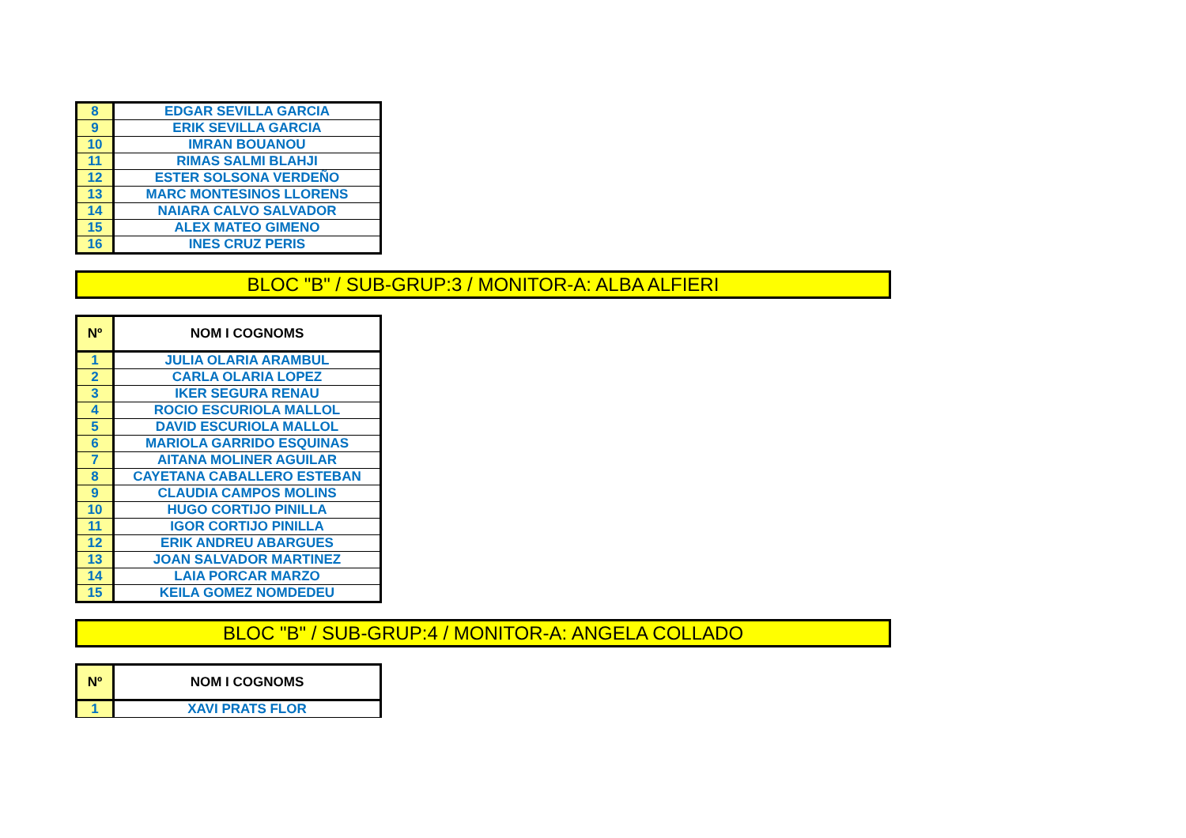| 8 | EDGAR SEVILLA GARCIA |
| 9 | ERIK SEVILLA GARCIA |
| 10 | IMRAN BOUANOU |
| 11 | RIMAS SALMI BLAHJI |
| 12 | ESTER SOLSONA VERDEÑO |
| 13 | MARC MONTESINOS LLORENS |
| 14 | NAIARA CALVO SALVADOR |
| 15 | ALEX MATEO GIMENO |
| 16 | INES CRUZ PERIS |
BLOC "B" / SUB-GRUP:3 / MONITOR-A: ALBA ALFIERI
| Nº | NOM I COGNOMS |
| --- | --- |
| 1 | JULIA OLARIA ARAMBUL |
| 2 | CARLA OLARIA LOPEZ |
| 3 | IKER SEGURA RENAU |
| 4 | ROCIO ESCURIOLA MALLOL |
| 5 | DAVID ESCURIOLA MALLOL |
| 6 | MARIOLA GARRIDO ESQUINAS |
| 7 | AITANA MOLINER AGUILAR |
| 8 | CAYETANA CABALLERO ESTEBAN |
| 9 | CLAUDIA CAMPOS MOLINS |
| 10 | HUGO CORTIJO PINILLA |
| 11 | IGOR CORTIJO PINILLA |
| 12 | ERIK ANDREU ABARGUES |
| 13 | JOAN SALVADOR MARTINEZ |
| 14 | LAIA PORCAR MARZO |
| 15 | KEILA GOMEZ NOMDEDEU |
BLOC "B" / SUB-GRUP:4 / MONITOR-A: ANGELA COLLADO
| Nº | NOM I COGNOMS |
| --- | --- |
| 1 | XAVI PRATS FLOR |